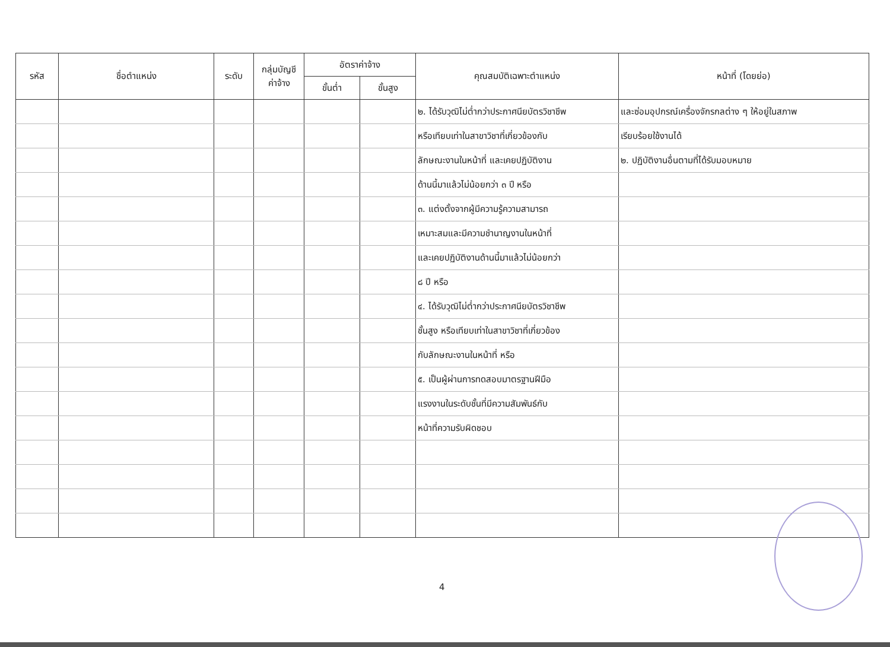| รหัส | ชื่อตำแหน่ง | ระดับ | กลุ่มบัญชี ค่าจ้าง | อัตราค่าจ้าง | | คุณสมบัติเฉพาะตำแหน่ง | หน้าที่ (โดยย่อ) |
| --- | --- | --- | --- | --- | --- | --- | --- |
| | | | | ขั้นต่ำ | ขั้นสูง | | |
| | | | | | | ๒. ได้รับวุฒิไม่ต่ำกว่าประกาศนียบัตรวิชาชีพ | และซ่อมอุปกรณ์เครื่องจักรกลต่าง ๆ ให้อยู่ในสภาพ |
| | | | | | | หรือเทียบเท่าในสาขาวิชาที่เกี่ยวข้องกับ | เรียบร้อยใช้งานได้ |
| | | | | | | ลักษณะงานในหน้าที่ และเคยปฏิบัติงาน | ๒. ปฏิบัติงานอื่นตามที่ได้รับมอบหมาย |
| | | | | | | ด้านนี้มาแล้วไม่น้อยกว่า ๓ ปี หรือ | |
| | | | | | | ๓. แต่งตั้งจากผู้มีความรู้ความสามารถ | |
| | | | | | | เหมาะสมและมีความชำนาญงานในหน้าที่ | |
| | | | | | | และเคยปฏิบัติงานด้านนี้มาแล้วไม่น้อยกว่า | |
| | | | | | | ๘ ปี หรือ | |
| | | | | | | ๔. ได้รับวุฒิไม่ต่ำกว่าประกาศนียบัตรวิชาชีพ | |
| | | | | | | ชั้นสูง หรือเทียบเท่าในสาขาวิชาที่เกี่ยวข้อง | |
| | | | | | | กับลักษณะงานในหน้าที่ หรือ | |
| | | | | | | ๕. เป็นผู้ผ่านการทดสอบมาตรฐานฝีมือ | |
| | | | | | | แรงงานในระดับชั้นที่มีความสัมพันธ์กับ | |
| | | | | | | หน้าที่ความรับผิดชอบ | |
4